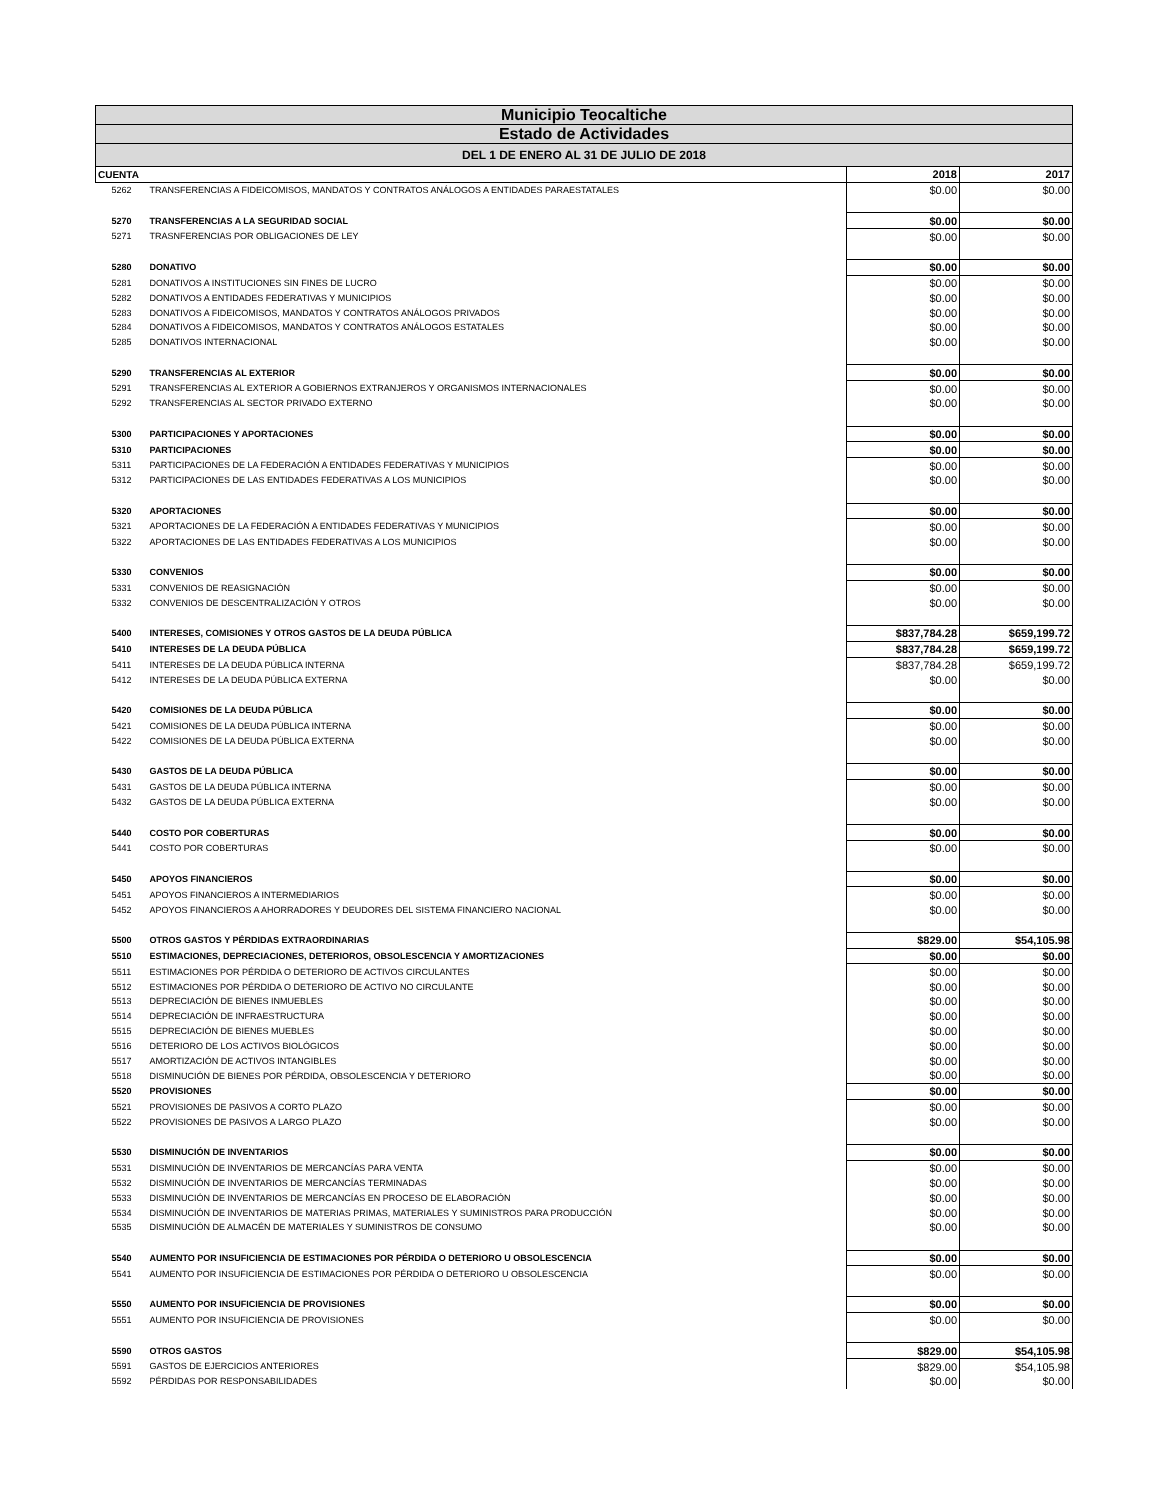Municipio Teocaltiche
Estado de Actividades
DEL 1 DE ENERO AL 31 DE JULIO DE 2018
| CUENTA | | 2018 | 2017 |
| --- | --- | --- | --- |
| 5262 | TRANSFERENCIAS A FIDEICOMISOS, MANDATOS Y CONTRATOS ANÁLOGOS A ENTIDADES PARAESTATALES | $0.00 | $0.00 |
| 5270 | TRANSFERENCIAS A LA SEGURIDAD SOCIAL | $0.00 | $0.00 |
| 5271 | TRASNFERENCIAS POR OBLIGACIONES DE LEY | $0.00 | $0.00 |
| 5280 | DONATIVO | $0.00 | $0.00 |
| 5281 | DONATIVOS A INSTITUCIONES SIN FINES DE LUCRO | $0.00 | $0.00 |
| 5282 | DONATIVOS A ENTIDADES FEDERATIVAS Y MUNICIPIOS | $0.00 | $0.00 |
| 5283 | DONATIVOS A FIDEICOMISOS, MANDATOS Y CONTRATOS ANÁLOGOS PRIVADOS | $0.00 | $0.00 |
| 5284 | DONATIVOS A FIDEICOMISOS, MANDATOS Y CONTRATOS ANÁLOGOS ESTATALES | $0.00 | $0.00 |
| 5285 | DONATIVOS INTERNACIONAL | $0.00 | $0.00 |
| 5290 | TRANSFERENCIAS AL EXTERIOR | $0.00 | $0.00 |
| 5291 | TRANSFERENCIAS AL EXTERIOR A GOBIERNOS EXTRANJEROS Y ORGANISMOS INTERNACIONALES | $0.00 | $0.00 |
| 5292 | TRANSFERENCIAS AL SECTOR PRIVADO EXTERNO | $0.00 | $0.00 |
| 5300 | PARTICIPACIONES Y APORTACIONES | $0.00 | $0.00 |
| 5310 | PARTICIPACIONES | $0.00 | $0.00 |
| 5311 | PARTICIPACIONES DE LA FEDERACIÓN A ENTIDADES FEDERATIVAS Y MUNICIPIOS | $0.00 | $0.00 |
| 5312 | PARTICIPACIONES DE LAS ENTIDADES FEDERATIVAS A LOS MUNICIPIOS | $0.00 | $0.00 |
| 5320 | APORTACIONES | $0.00 | $0.00 |
| 5321 | APORTACIONES DE LA FEDERACIÓN A ENTIDADES FEDERATIVAS Y MUNICIPIOS | $0.00 | $0.00 |
| 5322 | APORTACIONES DE LAS ENTIDADES FEDERATIVAS A LOS MUNICIPIOS | $0.00 | $0.00 |
| 5330 | CONVENIOS | $0.00 | $0.00 |
| 5331 | CONVENIOS DE REASIGNACIÓN | $0.00 | $0.00 |
| 5332 | CONVENIOS DE DESCENTRALIZACIÓN Y OTROS | $0.00 | $0.00 |
| 5400 | INTERESES, COMISIONES Y OTROS GASTOS DE LA DEUDA PÚBLICA | $837,784.28 | $659,199.72 |
| 5410 | INTERESES DE LA DEUDA PÚBLICA | $837,784.28 | $659,199.72 |
| 5411 | INTERESES DE LA DEUDA PÚBLICA INTERNA | $837,784.28 | $659,199.72 |
| 5412 | INTERESES DE LA DEUDA PÚBLICA EXTERNA | $0.00 | $0.00 |
| 5420 | COMISIONES DE LA DEUDA PÚBLICA | $0.00 | $0.00 |
| 5421 | COMISIONES DE LA DEUDA PÚBLICA INTERNA | $0.00 | $0.00 |
| 5422 | COMISIONES DE LA DEUDA PÚBLICA EXTERNA | $0.00 | $0.00 |
| 5430 | GASTOS DE LA DEUDA PÚBLICA | $0.00 | $0.00 |
| 5431 | GASTOS DE LA DEUDA PÚBLICA INTERNA | $0.00 | $0.00 |
| 5432 | GASTOS DE LA DEUDA PÚBLICA EXTERNA | $0.00 | $0.00 |
| 5440 | COSTO POR COBERTURAS | $0.00 | $0.00 |
| 5441 | COSTO POR COBERTURAS | $0.00 | $0.00 |
| 5450 | APOYOS FINANCIEROS | $0.00 | $0.00 |
| 5451 | APOYOS FINANCIEROS A INTERMEDIARIOS | $0.00 | $0.00 |
| 5452 | APOYOS FINANCIEROS A AHORRADORES Y DEUDORES DEL SISTEMA FINANCIERO NACIONAL | $0.00 | $0.00 |
| 5500 | OTROS GASTOS Y PÉRDIDAS EXTRAORDINARIAS | $829.00 | $54,105.98 |
| 5510 | ESTIMACIONES, DEPRECIACIONES, DETERIOROS, OBSOLESCENCIA Y AMORTIZACIONES | $0.00 | $0.00 |
| 5511 | ESTIMACIONES POR PÉRDIDA O DETERIORO DE ACTIVOS CIRCULANTES | $0.00 | $0.00 |
| 5512 | ESTIMACIONES POR PÉRDIDA O DETERIORO DE ACTIVO NO CIRCULANTE | $0.00 | $0.00 |
| 5513 | DEPRECIACIÓN DE BIENES INMUEBLES | $0.00 | $0.00 |
| 5514 | DEPRECIACIÓN DE INFRAESTRUCTURA | $0.00 | $0.00 |
| 5515 | DEPRECIACIÓN DE BIENES MUEBLES | $0.00 | $0.00 |
| 5516 | DETERIORO DE LOS ACTIVOS BIOLÓGICOS | $0.00 | $0.00 |
| 5517 | AMORTIZACIÓN DE ACTIVOS INTANGIBLES | $0.00 | $0.00 |
| 5518 | DISMINUCIÓN DE BIENES POR PÉRDIDA, OBSOLESCENCIA Y DETERIORO | $0.00 | $0.00 |
| 5520 | PROVISIONES | $0.00 | $0.00 |
| 5521 | PROVISIONES DE PASIVOS A CORTO PLAZO | $0.00 | $0.00 |
| 5522 | PROVISIONES DE PASIVOS A LARGO PLAZO | $0.00 | $0.00 |
| 5530 | DISMINUCIÓN DE INVENTARIOS | $0.00 | $0.00 |
| 5531 | DISMINUCIÓN DE INVENTARIOS DE MERCANCÍAS PARA VENTA | $0.00 | $0.00 |
| 5532 | DISMINUCIÓN DE INVENTARIOS DE MERCANCÍAS TERMINADAS | $0.00 | $0.00 |
| 5533 | DISMINUCIÓN DE INVENTARIOS DE MERCANCÍAS EN PROCESO DE ELABORACIÓN | $0.00 | $0.00 |
| 5534 | DISMINUCIÓN DE INVENTARIOS DE MATERIAS PRIMAS, MATERIALES Y SUMINISTROS PARA PRODUCCIÓN | $0.00 | $0.00 |
| 5535 | DISMINUCIÓN DE ALMACÉN DE MATERIALES Y SUMINISTROS DE CONSUMO | $0.00 | $0.00 |
| 5540 | AUMENTO POR INSUFICIENCIA DE ESTIMACIONES POR PÉRDIDA O DETERIORO U OBSOLESCENCIA | $0.00 | $0.00 |
| 5541 | AUMENTO POR INSUFICIENCIA DE ESTIMACIONES POR PÉRDIDA O DETERIORO U OBSOLESCENCIA | $0.00 | $0.00 |
| 5550 | AUMENTO POR INSUFICIENCIA DE PROVISIONES | $0.00 | $0.00 |
| 5551 | AUMENTO POR INSUFICIENCIA DE PROVISIONES | $0.00 | $0.00 |
| 5590 | OTROS GASTOS | $829.00 | $54,105.98 |
| 5591 | GASTOS DE EJERCICIOS ANTERIORES | $829.00 | $54,105.98 |
| 5592 | PÉRDIDAS POR RESPONSABILIDADES | $0.00 | $0.00 |